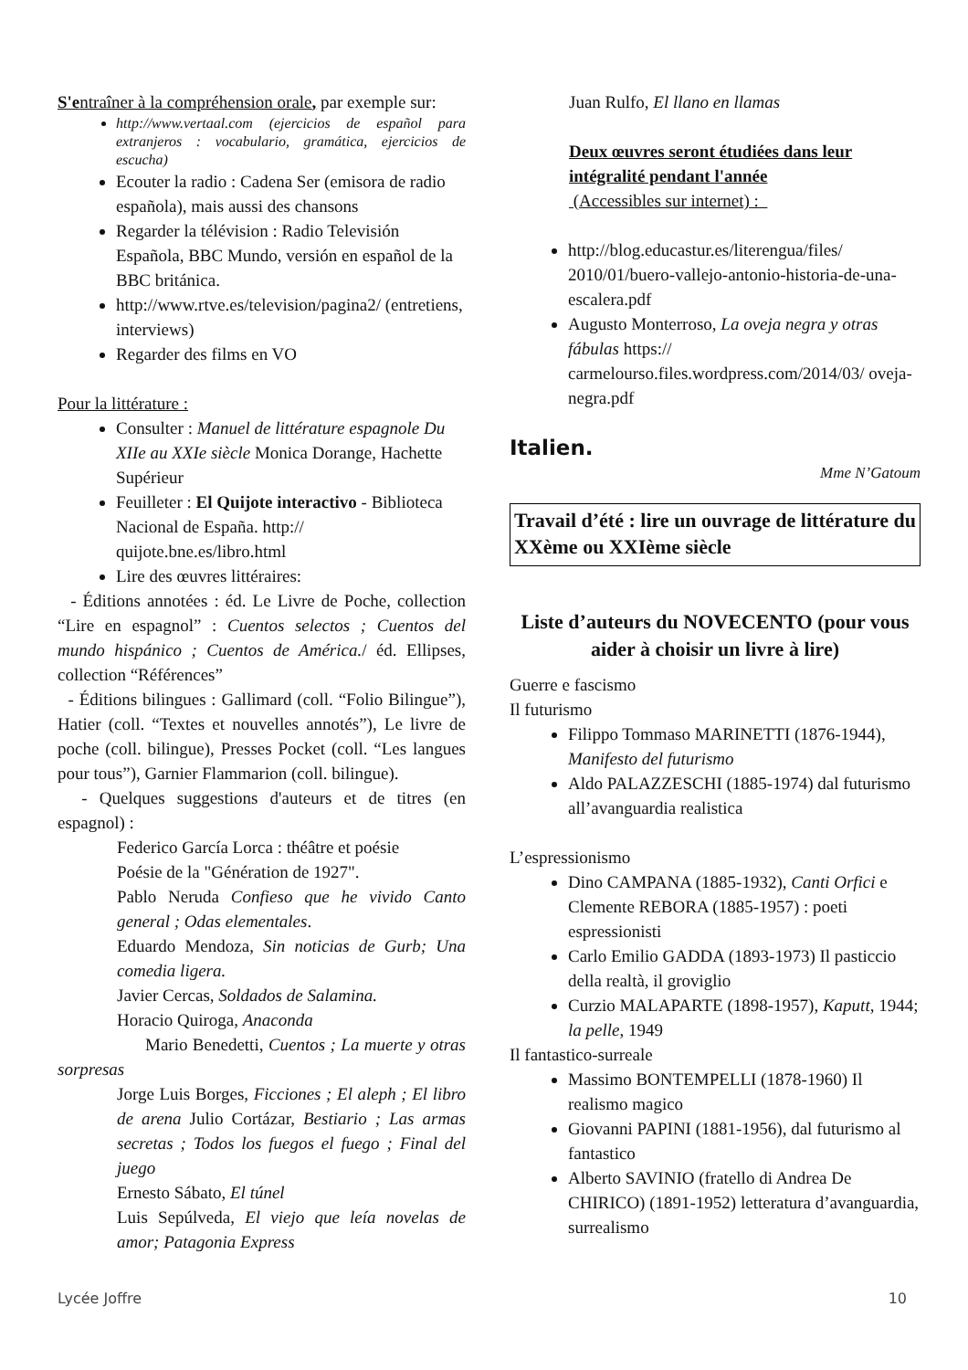S'entraîner à la compréhension orale, par exemple sur:
http://www.vertaal.com (ejercicios de español para extranjeros : vocabulario, gramática, ejercicios de escucha)
Ecouter la radio : Cadena Ser (emisora de radio española), mais aussi des chansons
Regarder la télévision : Radio Televisión Española, BBC Mundo, versión en español de la BBC británica.
http://www.rtve.es/television/pagina2/ (entretiens, interviews)
Regarder des films en VO
Pour la littérature :
Consulter : Manuel de littérature espagnole Du XIIe au XXIe siècle Monica Dorange, Hachette Supérieur
Feuilleter : El Quijote interactivo - Biblioteca Nacional de España. http:// quijote.bne.es/libro.html
Lire des œuvres littéraires:
- Éditions annotées : éd. Le Livre de Poche, collection “Lire en espagnol” : Cuentos selectos ; Cuentos del mundo hispánico ; Cuentos de América./ éd. Ellipses, collection “Références”
- Éditions bilingues : Gallimard (coll. “Folio Bilingue”), Hatier (coll. “Textes et nouvelles annotés”), Le livre de poche (coll. bilingue), Presses Pocket (coll. “Les langues pour tous”), Garnier Flammarion (coll. bilingue).
- Quelques suggestions d'auteurs et de titres (en espagnol) :
Federico García Lorca : théâtre et poésie
Poésie de la "Génération de 1927".
Pablo Neruda Confieso que he vivido Canto general ; Odas elementales.
Eduardo Mendoza, Sin noticias de Gurb; Una comedia ligera.
Javier Cercas, Soldados de Salamina.
Horacio Quiroga, Anaconda
Mario Benedetti, Cuentos ; La muerte y otras sorpresas
Jorge Luis Borges, Ficciones ; El aleph ; El libro de arena Julio Cortázar, Bestiario ; Las armas secretas ; Todos los fuegos el fuego ; Final del juego
Ernesto Sábato, El túnel
Luis Sepúlveda, El viejo que leía novelas de amor; Patagonia Express
Juan Rulfo, El llano en llamas
Deux œuvres seront étudiées dans leur intégralité pendant l'année
(Accessibles sur internet) :
http://blog.educastur.es/literengua/files/ 2010/01/buero-vallejo-antonio-historia-de-una-escalera.pdf
Augusto Monterroso, La oveja negra y otras fábulas https:// carmelourso.files.wordpress.com/2014/03/ oveja-negra.pdf
Italien.
Mme N’Gatoum
Travail d’été : lire un ouvrage de littérature du XXème ou XXIème siècle
Liste d’auteurs du NOVECENTO (pour vous aider à choisir un livre à lire)
Guerre e fascismo
Il futurismo
Filippo Tommaso MARINETTI (1876-1944), Manifesto del futurismo
Aldo PALAZZESCHI (1885-1974) dal futurismo all’avanguardia realistica
L’espressionismo
Dino CAMPANA (1885-1932), Canti Orfici e Clemente REBORA (1885-1957) : poeti espressionisti
Carlo Emilio GADDA (1893-1973) Il pasticcio della realtà, il groviglio
Curzio MALAPARTE (1898-1957), Kaputt, 1944; la pelle, 1949
Il fantastico-surreale
Massimo BONTEMPELLI (1878-1960) Il realismo magico
Giovanni PAPINI (1881-1956), dal futurismo al fantastico
Alberto SAVINIO (fratello di Andrea De CHIRICO) (1891-1952) letteratura d’avanguardia, surrealismo
Lycée Joffre 10